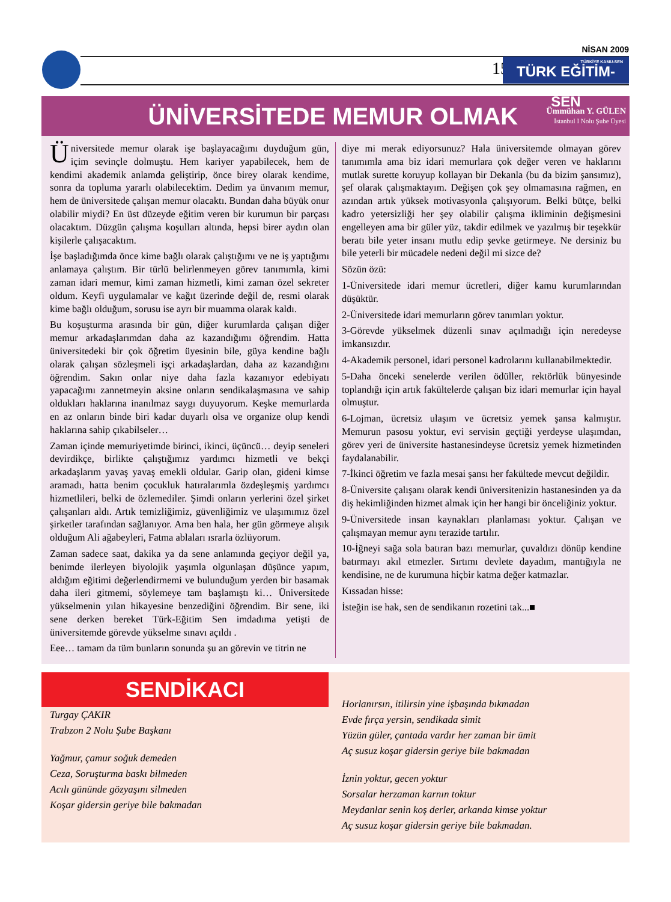NİSAN 2009
15
TÜRKİYE KAMU-SEN
TÜRK EĞİTİM-SEN
ÜNİVERSİTEDE MEMUR OLMAK
Ümmühan Y. GÜLEN
İstanbul I Nolu Şube Üyesi
Üniversitede memur olarak işe başlayacağımı duyduğum gün, içim sevinçle dolmuştu. Hem kariyer yapabilecek, hem de kendimi akademik anlamda geliştirip, önce birey olarak kendime, sonra da topluma yararlı olabilecektim. Dedim ya ünvanım memur, hem de üniversitede çalışan memur olacaktı. Bundan daha büyük onur olabilir miydi? En üst düzeyde eğitim veren bir kurumun bir parçası olacaktım. Düzgün çalışma koşulları altında, hepsi birer aydın olan kişilerle çalışacaktım.
İşe başladığımda önce kime bağlı olarak çalıştığımı ve ne iş yaptığımı anlamaya çalıştım. Bir türlü belirlenmeyen görev tanımımla, kimi zaman idari memur, kimi zaman hizmetli, kimi zaman özel sekreter oldum. Keyfi uygulamalar ve kağıt üzerinde değil de, resmi olarak kime bağlı olduğum, sorusu ise ayrı bir muamma olarak kaldı.
Bu koşuşturma arasında bir gün, diğer kurumlarda çalışan diğer memur arkadaşlarımdan daha az kazandığımı öğrendim. Hatta üniversitedeki bir çok öğretim üyesinin bile, güya kendine bağlı olarak çalışan sözleşmeli işçi arkadaşlardan, daha az kazandığını öğrendim. Sakın onlar niye daha fazla kazanıyor edebiyatı yapacağımı zannetmeyin aksine onların sendikalaşmasına ve sahip oldukları haklarına inanılmaz saygı duyuyorum. Keşke memurlarda en az onların binde biri kadar duyarlı olsa ve organize olup kendi haklarına sahip çıkabilseler…
Zaman içinde memuriyetimde birinci, ikinci, üçüncü… deyip seneleri devirdikçe, birlikte çalıştığımız yardımcı hizmetli ve bekçi arkadaşlarım yavaş yavaş emekli oldular. Garip olan, gideni kimse aramadı, hatta benim çocukluk hatıralarımla özdeşleşmiş yardımcı hizmetlileri, belki de özlemediler. Şimdi onların yerlerini özel şirket çalışanları aldı. Artık temizliğimiz, güvenliğimiz ve ulaşımımız özel şirketler tarafından sağlanıyor. Ama ben hala, her gün görmeye alışık olduğum Ali ağabeyleri, Fatma ablaları ısrarla özlüyorum.
Zaman sadece saat, dakika ya da sene anlamında geçiyor değil ya, benimde ilerleyen biyolojik yaşımla olgunlaşan düşünce yapım, aldığım eğitimi değerlendirmemi ve bulunduğum yerden bir basamak daha ileri gitmemi, söylemeye tam başlamıştı ki… Üniversitede yükselmenin yılan hikayesine benzediğini öğrendim. Bir sene, iki sene derken bereket Türk-Eğitim Sen imdadıma yetişti de üniversitemde görevde yükselme sınavı açıldı .
Eee… tamam da tüm bunların sonunda şu an görevin ve titrin ne
diye mi merak ediyorsunuz? Hala üniversitemde olmayan görev tanımımla ama biz idari memurlara çok değer veren ve haklarını mutlak surette koruyup kollayan bir Dekanla (bu da bizim şansımız), şef olarak çalışmaktayım. Değişen çok şey olmamasına rağmen, en azından artık yüksek motivasyonla çalışıyorum. Belki bütçe, belki kadro yetersizliği her şey olabilir çalışma ikliminin değişmesini engelleyen ama bir güler yüz, takdir edilmek ve yazılmış bir teşekkür beratı bile yeter insanı mutlu edip şevke getirmeye. Ne dersiniz bu bile yeterli bir mücadele nedeni değil mi sizce de?
Sözün özü:
1-Üniversitede idari memur ücretleri, diğer kamu kurumlarından düşüktür.
2-Üniversitede idari memurların görev tanımları yoktur.
3-Görevde yükselmek düzenli sınav açılmadığı için neredeyse imkansızdır.
4-Akademik personel, idari personel kadrolarını kullanabilmektedir.
5-Daha önceki senelerde verilen ödüller, rektörlük bünyesinde toplandığı için artık fakültelerde çalışan biz idari memurlar için hayal olmuştur.
6-Lojman, ücretsiz ulaşım ve ücretsiz yemek şansa kalmıştır. Memurun pasosu yoktur, evi servisin geçtiği yerdeyse ulaşımdan, görev yeri de üniversite hastanesindeyse ücretsiz yemek hizmetinden faydalanabilir.
7-İkinci öğretim ve fazla mesai şansı her fakültede mevcut değildir.
8-Üniversite çalışanı olarak kendi üniversitenizin hastanesinden ya da diş hekimliğinden hizmet almak için her hangi bir önceliğiniz yoktur.
9-Üniversitede insan kaynakları planlaması yoktur. Çalışan ve çalışmayan memur aynı terazide tartılır.
10-İğneyi sağa sola batıran bazı memurlar, çuvaldızı dönüp kendine batırmayı akıl etmezler. Sırtımı devlete dayadım, mantığıyla ne kendisine, ne de kurumuna hiçbir katma değer katmazlar.
Kıssadan hisse:
İsteğin ise hak, sen de sendikanın rozetini tak...■
SENDİKACI
Turgay ÇAKIR
Trabzon 2 Nolu Şube Başkanı
Yağmur, çamur soğuk demeden
Ceza, Soruşturma baskı bilmeden
Acılı gününde gözyaşını silmeden
Koşar gidersin geriye bile bakmadan
Horlanırsın, itilirsin yine işbaşında bıkmadan
Evde fırça yersin, sendikada simit
Yüzün güler, çantada vardır her zaman bir ümit
Aç susuz koşar gidersin geriye bile bakmadan
İznin yoktur, gecen yoktur
Sorsalar herzaman karnın toktur
Meydanlar senin koş derler, arkanda kimse yoktur
Aç susuz koşar gidersin geriye bile bakmadan.